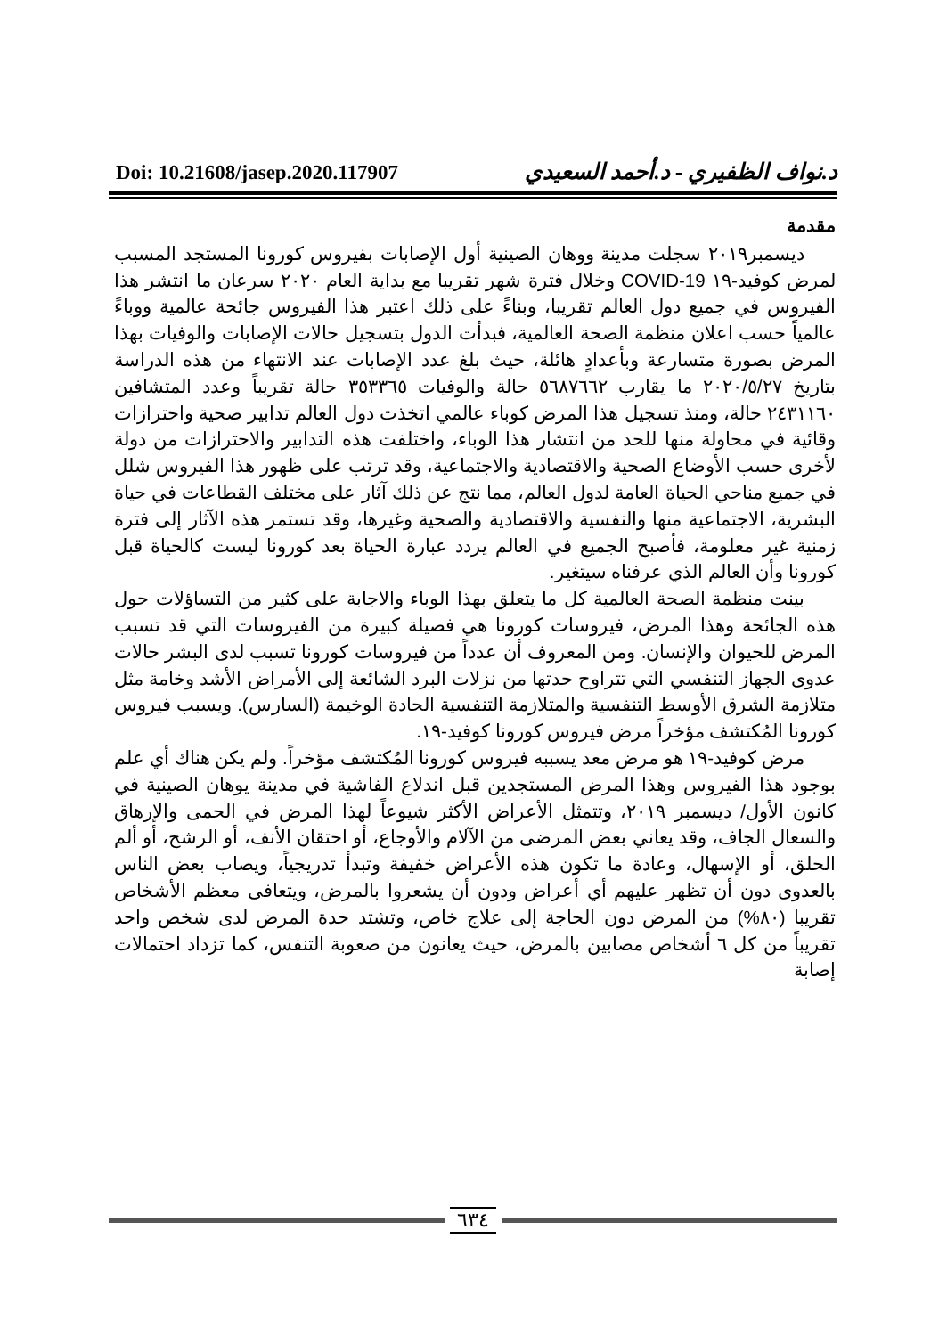Doi: 10.21608/jasep.2020.117907
د.نواف الظفيري - د.أحمد السعيدي
مقدمة
ديسمبر٢٠١٩ سجلت مدينة ووهان الصينية أول الإصابات بفيروس كورونا المستجد المسبب لمرض كوفيد-١٩ COVID-19 وخلال فترة شهر تقريبا مع بداية العام ٢٠٢٠ سرعان ما انتشر هذا الفيروس في جميع دول العالم تقريبا، وبناءً على ذلك اعتبر هذا الفيروس جائحة عالمية ووباءً عالمياً حسب اعلان منظمة الصحة العالمية، فبدأت الدول بتسجيل حالات الإصابات والوفيات بهذا المرض بصورة متسارعة وبأعدادٍ هائلة، حيث بلغ عدد الإصابات عند الانتهاء من هذه الدراسة بتاريخ ٢٠٢٠/٥/٢٧ ما يقارب ٥٦٨٧٦٦٢ حالة والوفيات ٣٥٣٣٦٥ حالة تقريباً وعدد المتشافين ٢٤٣١١٦٠ حالة، ومنذ تسجيل هذا المرض كوباء عالمي اتخذت دول العالم تدابير صحية واحترازات وقائية في محاولة منها للحد من انتشار هذا الوباء، واختلفت هذه التدابير والاحترازات من دولة لأخرى حسب الأوضاع الصحية والاقتصادية والاجتماعية، وقد ترتب على ظهور هذا الفيروس شلل في جميع مناحي الحياة العامة لدول العالم، مما نتج عن ذلك آثار على مختلف القطاعات في حياة البشرية، الاجتماعية منها والنفسية والاقتصادية والصحية وغيرها، وقد تستمر هذه الآثار إلى فترة زمنية غير معلومة، فأصبح الجميع في العالم يردد عبارة الحياة بعد كورونا ليست كالحياة قبل كورونا وأن العالم الذي عرفناه سيتغير.
بينت منظمة الصحة العالمية كل ما يتعلق بهذا الوباء والاجابة على كثير من التساؤلات حول هذه الجائحة وهذا المرض، فيروسات كورونا هي فصيلة كبيرة من الفيروسات التي قد تسبب المرض للحيوان والإنسان. ومن المعروف أن عدداً من فيروسات كورونا تسبب لدى البشر حالات عدوى الجهاز التنفسي التي تتراوح حدتها من نزلات البرد الشائعة إلى الأمراض الأشد وخامة مثل متلازمة الشرق الأوسط التنفسية والمتلازمة التنفسية الحادة الوخيمة (السارس). ويسبب فيروس كورونا المُكتشف مؤخراً مرض فيروس كورونا كوفيد-١٩.
مرض كوفيد-١٩ هو مرض معد يسببه فيروس كورونا المُكتشف مؤخراً. ولم يكن هناك أي علم بوجود هذا الفيروس وهذا المرض المستجدين قبل اندلاع الفاشية في مدينة يوهان الصينية في كانون الأول/ ديسمبر ٢٠١٩، وتتمثل الأعراض الأكثر شيوعاً لهذا المرض في الحمى والإرهاق والسعال الجاف، وقد يعاني بعض المرضى من الآلام والأوجاع، أو احتقان الأنف، أو الرشح، أو ألم الحلق، أو الإسهال، وعادة ما تكون هذه الأعراض خفيفة وتبدأ تدريجياً، ويصاب بعض الناس بالعدوى دون أن تظهر عليهم أي أعراض ودون أن يشعروا بالمرض، ويتعافى معظم الأشخاص تقريبا (٨٠%) من المرض دون الحاجة إلى علاج خاص، وتشتد حدة المرض لدى شخص واحد تقريباً من كل ٦ أشخاص مصابين بالمرض، حيث يعانون من صعوبة التنفس، كما تزداد احتمالات إصابة
٦٣٤